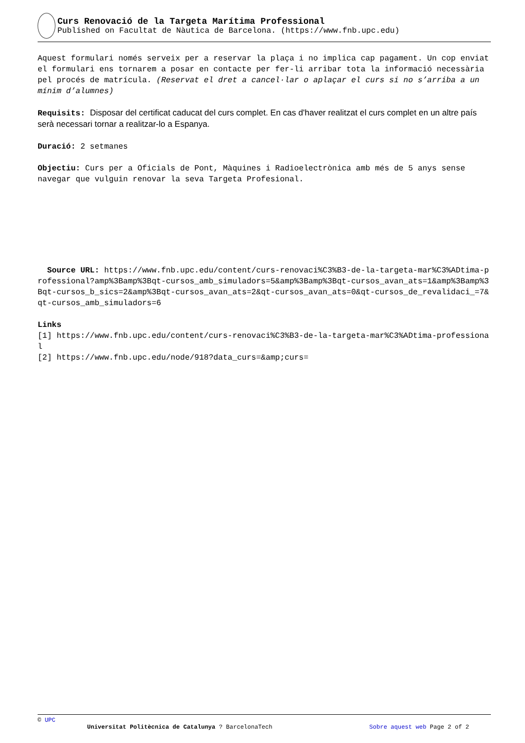Curs Renovació de la Targeta Marítima Professional
Published on Facultat de Nàutica de Barcelona. (https://www.fnb.upc.edu)
Aquest formulari només serveix per a reservar la plaça i no implica cap pagament. Un cop enviat el formulari ens tornarem a posar en contacte per fer-li arribar tota la informació necessària pel procés de matrícula. (Reservat el dret a cancel·lar o aplaçar el curs si no s’arriba a un mínim d’alumnes)
Requisits: Disposar del certificat caducat del curs complet. En cas d'haver realitzat el curs complet en un altre país serà necessari tornar a realitzar-lo a Espanya.
Duració: 2 setmanes
Objectiu: Curs per a Oficials de Pont, Màquines i Radioelectrònica amb més de 5 anys sense navegar que vulguin renovar la seva Targeta Profesional.
Source URL: https://www.fnb.upc.edu/content/curs-renovaci%C3%B3-de-la-targeta-mar%C3%ADtima-professional?amp%3Bamp%3Bqt-cursos_amb_simuladors=5&amp%3Bamp%3Bqt-cursos_avan_ats=1&amp%3Bamp%3Bqt-cursos_b_sics=2&amp%3Bqt-cursos_avan_ats=2&qt-cursos_avan_ats=0&qt-cursos_de_revalidaci_=7&qt-cursos_amb_simuladors=6
Links
[1] https://www.fnb.upc.edu/content/curs-renovaci%C3%B3-de-la-targeta-mar%C3%ADtima-professional
[2] https://www.fnb.upc.edu/node/918?data_curs=&amp;curs=
© UPC
Universitat Politècnica de Catalunya ? BarcelonaTech Sobre aquest web Page 2 of 2